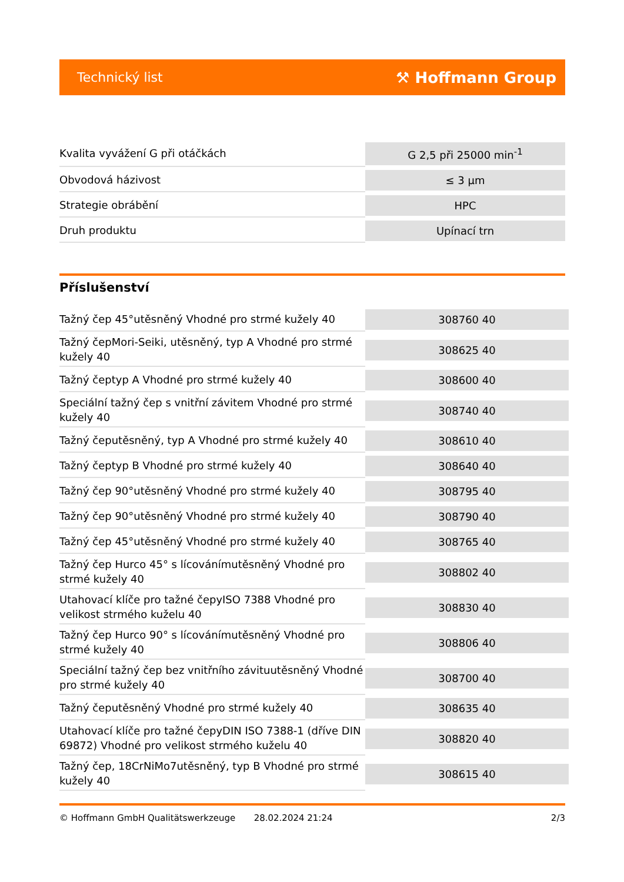Technický list ⚒ Hoffmann Group
| Kvalita vyvážení G při otáčkách | G 2,5 při 25000 min<sup>-1</sup> |
| Obvodová házivost | ≤ 3 µm |
| Strategie obrábění | HPC |
| Druh produktu | Upínací trn |
Příslušenství
| Tažný čep 45°utěsněný Vhodné pro strmé kužely 40 | 308760 40 |
| Tažný čepMori-Seiki, utěsněný, typ A Vhodné pro strmé kužely 40 | 308625 40 |
| Tažný čeptyp A Vhodné pro strmé kužely 40 | 308600 40 |
| Speciální tažný čep s vnitřní závitem Vhodné pro strmé kužely 40 | 308740 40 |
| Tažný čeputěsněný, typ A Vhodné pro strmé kužely 40 | 308610 40 |
| Tažný čeptyp B Vhodné pro strmé kužely 40 | 308640 40 |
| Tažný čep 90°utěsněný Vhodné pro strmé kužely 40 | 308795 40 |
| Tažný čep 90°utěsněný Vhodné pro strmé kužely 40 | 308790 40 |
| Tažný čep 45°utěsněný Vhodné pro strmé kužely 40 | 308765 40 |
| Tažný čep Hurco 45° s lícovánímutěsněný Vhodné pro strmé kužely 40 | 308802 40 |
| Utahovací klíče pro tažné čepyISO 7388 Vhodné pro velikost strmého kuželu 40 | 308830 40 |
| Tažný čep Hurco 90° s lícovánímutěsněný Vhodné pro strmé kužely 40 | 308806 40 |
| Speciální tažný čep bez vnitřního závituutěsněný Vhodné pro strmé kužely 40 | 308700 40 |
| Tažný čeputěsněný Vhodné pro strmé kužely 40 | 308635 40 |
| Utahovací klíče pro tažné čepyDIN ISO 7388-1 (dříve DIN 69872) Vhodné pro velikost strmého kuželu 40 | 308820 40 |
| Tažný čep, 18CrNiMo7utěsněný, typ B Vhodné pro strmé kužely 40 | 308615 40 |
© Hoffmann GmbH Qualitätswerkzeuge 28.02.2024 21:24 2/3